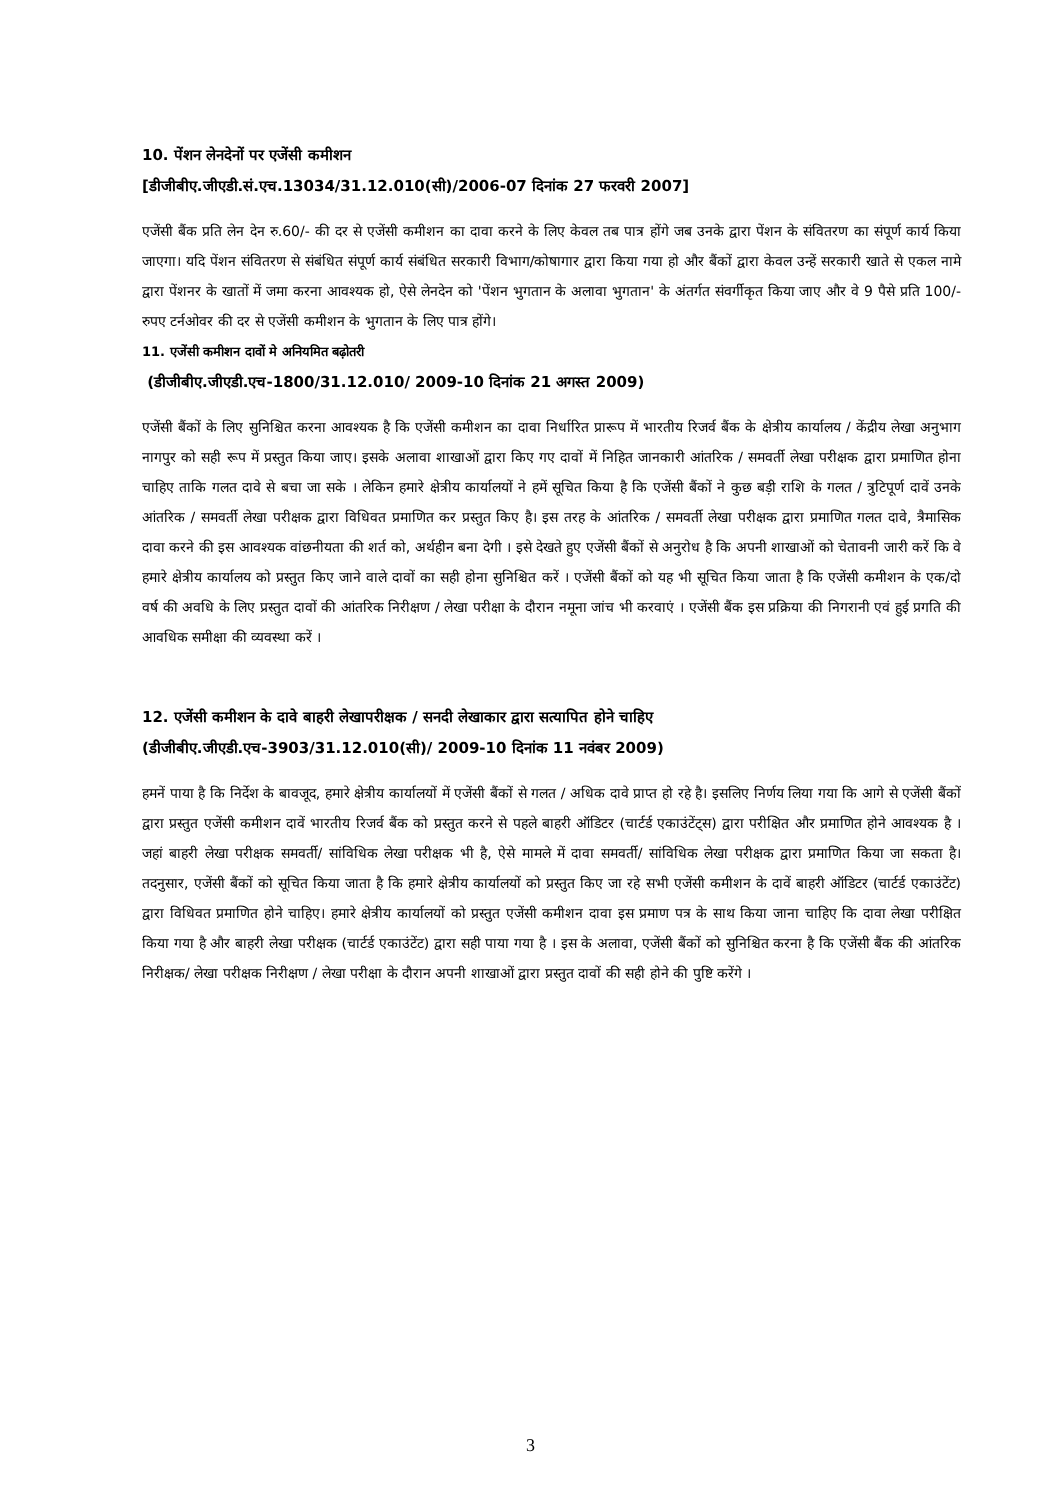10. पेंशन लेनदेनों पर एजेंसी कमीशन
[डीजीबीए.जीएडी.सं.एच.13034/31.12.010(सी)/2006-07 दिनांक 27 फरवरी 2007]
एजेंसी बैंक प्रति लेन देन रु.60/- की दर से एजेंसी कमीशन का दावा करने के लिए केवल तब पात्र होंगे जब उनके द्वारा पेंशन के संवितरण का संपूर्ण कार्य किया जाएगा। यदि पेंशन संवितरण से संबंधित संपूर्ण कार्य संबंधित सरकारी विभाग/कोषागार द्वारा किया गया हो और बैंकों द्वारा केवल उन्हें सरकारी खाते से एकल नामे द्वारा पेंशनर के खातों में जमा करना आवश्यक हो, ऐसे लेनदेन को 'पेंशन भुगतान के अलावा भुगतान' के अंतर्गत संवर्गीकृत किया जाए और वे 9 पैसे प्रति 100/-रुपए टर्नओवर की दर से एजेंसी कमीशन के भुगतान के लिए पात्र होंगे।
11. एजेंसी कमीशन दावों मे अनियमित बढ़ोतरी
(डीजीबीए.जीएडी.एच-1800/31.12.010/ 2009-10 दिनांक 21 अगस्त 2009)
एजेंसी बैंकों के लिए सुनिश्चित करना आवश्यक है कि एजेंसी कमीशन का दावा निर्धारित प्रारूप में भारतीय रिजर्व बैंक के क्षेत्रीय कार्यालय / केंद्रीय लेखा अनुभाग नागपुर को सही रूप में प्रस्तुत किया जाए। इसके अलावा शाखाओं द्वारा किए गए दावों में निहित जानकारी आंतरिक / समवर्ती लेखा परीक्षक द्वारा प्रमाणित होना चाहिए ताकि गलत दावे से बचा जा सके । लेकिन हमारे क्षेत्रीय कार्यालयों ने हमें सूचित किया है कि एजेंसी बैंकों ने कुछ बड़ी राशि के गलत / त्रुटिपूर्ण दावें उनके आंतरिक / समवर्ती लेखा परीक्षक द्वारा विधिवत प्रमाणित कर प्रस्तुत किए है। इस तरह के आंतरिक / समवर्ती लेखा परीक्षक द्वारा प्रमाणित गलत दावे, त्रैमासिक दावा करने की इस आवश्यक वांछनीयता की शर्त को, अर्थहीन बना देगी । इसे देखते हुए एजेंसी बैंकों से अनुरोध है कि अपनी शाखाओं को चेतावनी जारी करें कि वे हमारे क्षेत्रीय कार्यालय को प्रस्तुत किए जाने वाले दावों का सही होना सुनिश्चित करें । एजेंसी बैंकों को यह भी सूचित किया जाता है कि एजेंसी कमीशन के एक/दो वर्ष की अवधि के लिए प्रस्तुत दावों की आंतरिक निरीक्षण / लेखा परीक्षा के दौरान नमूना जांच भी करवाएं । एजेंसी बैंक इस प्रक्रिया की निगरानी एवं हुई प्रगति की आवधिक समीक्षा की व्यवस्था करें ।
12. एजेंसी कमीशन के दावे बाहरी लेखापरीक्षक / सनदी लेखाकार द्वारा सत्यापित होने चाहिए
(डीजीबीए.जीएडी.एच-3903/31.12.010(सी)/ 2009-10 दिनांक 11 नवंबर 2009)
हमनें पाया है कि निर्देश के बावजूद, हमारे क्षेत्रीय कार्यालयों में एजेंसी बैंकों से गलत / अधिक दावे प्राप्त हो रहे है। इसलिए निर्णय लिया गया कि आगे से एजेंसी बैंकों द्वारा प्रस्तुत एजेंसी कमीशन दावें भारतीय रिजर्व बैंक को प्रस्तुत करने से पहले बाहरी ऑडिटर (चार्टर्ड एकाउंटेंट्स) द्वारा परीक्षित और प्रमाणित होने आवश्यक है । जहां बाहरी लेखा परीक्षक समवर्ती/ सांविधिक लेखा परीक्षक भी है, ऐसे मामले में दावा समवर्ती/ सांविधिक लेखा परीक्षक द्वारा प्रमाणित किया जा सकता है। तदनुसार, एजेंसी बैंकों को सूचित किया जाता है कि हमारे क्षेत्रीय कार्यालयों को प्रस्तुत किए जा रहे सभी एजेंसी कमीशन के दावें बाहरी ऑडिटर (चार्टर्ड एकाउंटेंट) द्वारा विधिवत प्रमाणित होने चाहिए। हमारे क्षेत्रीय कार्यालयों को प्रस्तुत एजेंसी कमीशन दावा इस प्रमाण पत्र के साथ किया जाना चाहिए कि दावा लेखा परीक्षित किया गया है और बाहरी लेखा परीक्षक (चार्टर्ड एकाउंटेंट) द्वारा सही पाया गया है । इस के अलावा, एजेंसी बैंकों को सुनिश्चित करना है कि एजेंसी बैंक की आंतरिक निरीक्षक/ लेखा परीक्षक निरीक्षण / लेखा परीक्षा के दौरान अपनी शाखाओं द्वारा प्रस्तुत दावों की सही होने की पुष्टि करेंगे ।
3